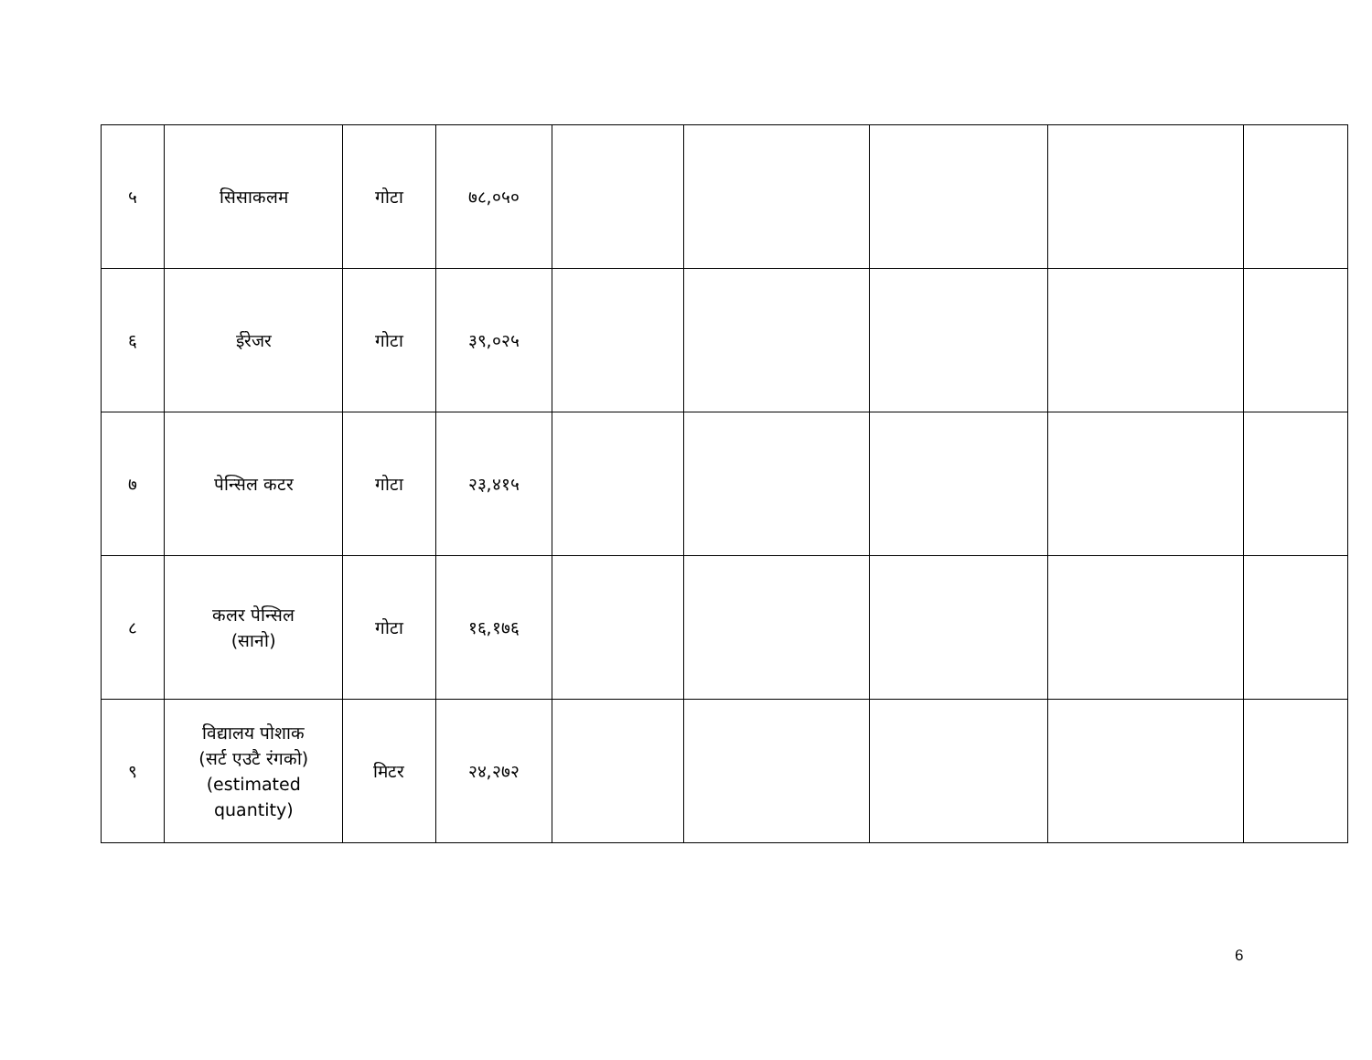| ५ | सिसाकलम | गोटा | ७८,०५० | | | | | |
| ६ | ईरेजर | गोटा | ३९,०२५ | | | | | |
| ७ | पेन्सिल कटर | गोटा | २३,४१५ | | | | | |
| ८ | कलर पेन्सिल (सानो) | गोटा | १६,१७६ | | | | | |
| ९ | विद्यालय पोशाक (सर्ट एउटै रंगको) (estimated quantity) | मिटर | २४,२७२ | | | | | |
6